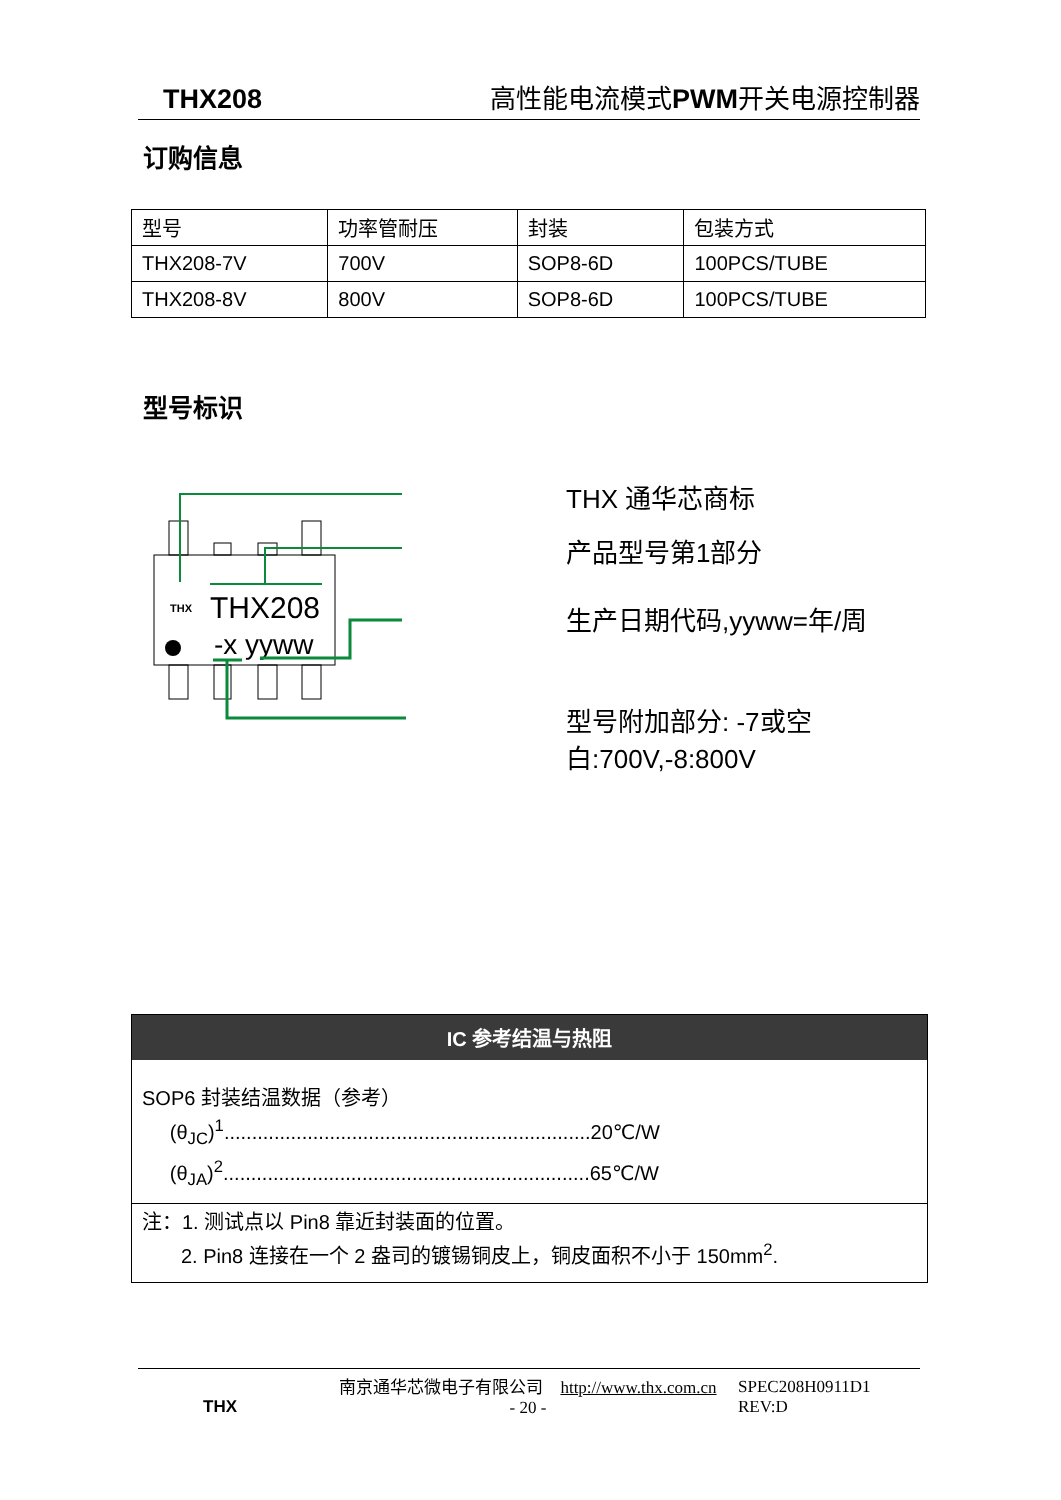THX208 高性能电流模式 PWM开关电源控制器
订购信息
| 型号 | 功率管耐压 | 封装 | 包装方式 |
| THX208-7V | 700V | SOP8-6D | 100PCS/TUBE |
| THX208-8V | 800V | SOP8-6D | 100PCS/TUBE |
型号标识
THX208
-x yyww
THX
THX 通华芯商标
产品型号第1部分
生产日期代码,yyww=年/周
型号附加部分: -7或空白:700V,-8:800V
IC 参考结温与热阻
SOP6 封装结温数据（参考）
(θ<sub>JC</sub>)<sup>1</sup>..................................................................20℃/W
(θ<sub>JA</sub>)<sup>2</sup>..................................................................65℃/W
注：1. 测试点以 Pin8 靠近封装面的位置。
2. Pin8 连接在一个 2 盎司的镀锡铜皮上，铜皮面积不小于 150mm<sup>2</sup>.
THX
南京通华芯微电子有限公司 http://www.thx.com.cn
- 20 -
SPEC208H0911D1
REV:D